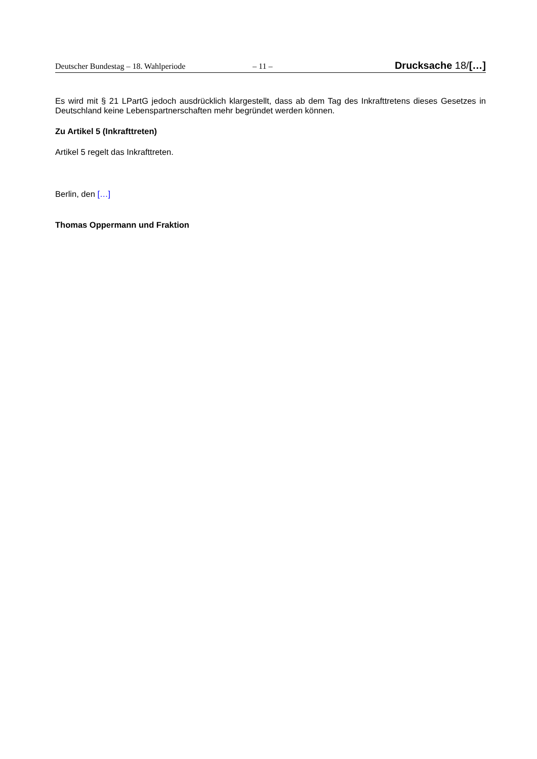Deutscher Bundestag – 18. Wahlperiode – 11 – Drucksache 18/[…]
Es wird mit § 21 LPartG jedoch ausdrücklich klargestellt, dass ab dem Tag des Inkrafttretens dieses Gesetzes in Deutschland keine Lebenspartnerschaften mehr begründet werden können.
Zu Artikel 5 (Inkrafttreten)
Artikel 5 regelt das Inkrafttreten.
Berlin, den […]
Thomas Oppermann und Fraktion